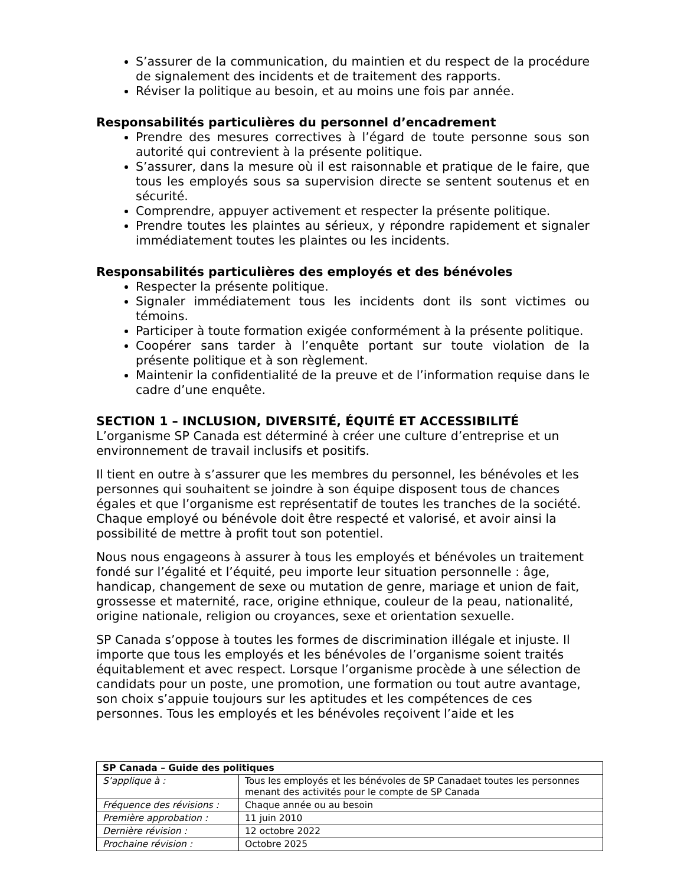S’assurer de la communication, du maintien et du respect de la procédure de signalement des incidents et de traitement des rapports.
Réviser la politique au besoin, et au moins une fois par année.
Responsabilités particulières du personnel d’encadrement
Prendre des mesures correctives à l’égard de toute personne sous son autorité qui contrevient à la présente politique.
S’assurer, dans la mesure où il est raisonnable et pratique de le faire, que tous les employés sous sa supervision directe se sentent soutenus et en sécurité.
Comprendre, appuyer activement et respecter la présente politique.
Prendre toutes les plaintes au sérieux, y répondre rapidement et signaler immédiatement toutes les plaintes ou les incidents.
Responsabilités particulières des employés et des bénévoles
Respecter la présente politique.
Signaler immédiatement tous les incidents dont ils sont victimes ou témoins.
Participer à toute formation exigée conformément à la présente politique.
Coopérer sans tarder à l’enquête portant sur toute violation de la présente politique et à son règlement.
Maintenir la confidentialité de la preuve et de l’information requise dans le cadre d’une enquête.
SECTION 1 – INCLUSION, DIVERSITÉ, ÉQUITÉ ET ACCESSIBILITÉ
L’organisme SP Canada est déterminé à créer une culture d’entreprise et un environnement de travail inclusifs et positifs.
Il tient en outre à s’assurer que les membres du personnel, les bénévoles et les personnes qui souhaitent se joindre à son équipe disposent tous de chances égales et que l’organisme est représentatif de toutes les tranches de la société. Chaque employé ou bénévole doit être respecté et valorisé, et avoir ainsi la possibilité de mettre à profit tout son potentiel.
Nous nous engageons à assurer à tous les employés et bénévoles un traitement fondé sur l’égalité et l’équité, peu importe leur situation personnelle : âge, handicap, changement de sexe ou mutation de genre, mariage et union de fait, grossesse et maternité, race, origine ethnique, couleur de la peau, nationalité, origine nationale, religion ou croyances, sexe et orientation sexuelle.
SP Canada s’oppose à toutes les formes de discrimination illégale et injuste. Il importe que tous les employés et les bénévoles de l’organisme soient traités équitablement et avec respect. Lorsque l’organisme procède à une sélection de candidats pour un poste, une promotion, une formation ou tout autre avantage, son choix s’appuie toujours sur les aptitudes et les compétences de ces personnes. Tous les employés et les bénévoles reçoivent l’aide et les
| SP Canada – Guide des politiques | |
| S’applique à : | Tous les employés et les bénévoles de SP Canadaet toutes les personnes menant des activités pour le compte de SP Canada |
| Fréquence des révisions : | Chaque année ou au besoin |
| Première approbation : | 11 juin 2010 |
| Dernière révision : | 12 octobre 2022 |
| Prochaine révision : | Octobre 2025 |